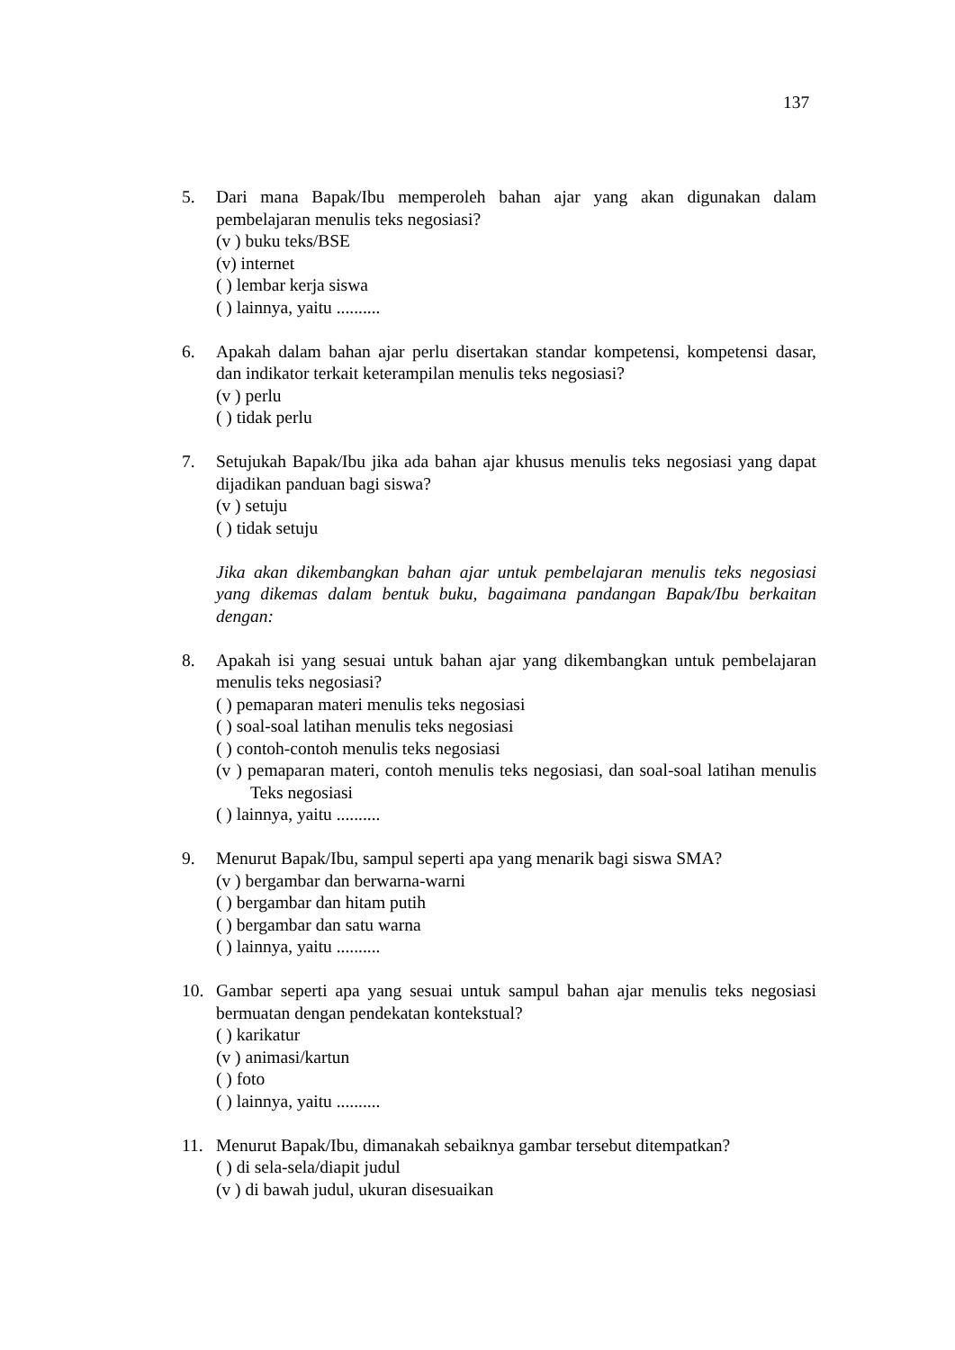137
5. Dari mana Bapak/Ibu memperoleh bahan ajar yang akan digunakan dalam pembelajaran menulis teks negosiasi?
(v ) buku teks/BSE
(v) internet
( ) lembar kerja siswa
( ) lainnya, yaitu ..........
6. Apakah dalam bahan ajar perlu disertakan standar kompetensi, kompetensi dasar, dan indikator terkait keterampilan menulis teks negosiasi?
(v ) perlu
( ) tidak perlu
7. Setujukah Bapak/Ibu jika ada bahan ajar khusus menulis teks negosiasi yang dapat dijadikan panduan bagi siswa?
(v ) setuju
( ) tidak setuju
Jika akan dikembangkan bahan ajar untuk pembelajaran menulis teks negosiasi yang dikemas dalam bentuk buku, bagaimana pandangan Bapak/Ibu berkaitan dengan:
8. Apakah isi yang sesuai untuk bahan ajar yang dikembangkan untuk pembelajaran menulis teks negosiasi?
( ) pemaparan materi menulis teks negosiasi
( ) soal-soal latihan menulis teks negosiasi
( ) contoh-contoh menulis teks negosiasi
(v ) pemaparan materi, contoh menulis teks negosiasi, dan soal-soal latihan menulis Teks negosiasi
( ) lainnya, yaitu ..........
9. Menurut Bapak/Ibu, sampul seperti apa yang menarik bagi siswa SMA?
(v ) bergambar dan berwarna-warni
( ) bergambar dan hitam putih
( ) bergambar dan satu warna
( ) lainnya, yaitu ..........
10. Gambar seperti apa yang sesuai untuk sampul bahan ajar menulis teks negosiasi bermuatan dengan pendekatan kontekstual?
( ) karikatur
(v ) animasi/kartun
( ) foto
( ) lainnya, yaitu ..........
11. Menurut Bapak/Ibu, dimanakah sebaiknya gambar tersebut ditempatkan?
( ) di sela-sela/diapit judul
(v ) di bawah judul, ukuran disesuaikan